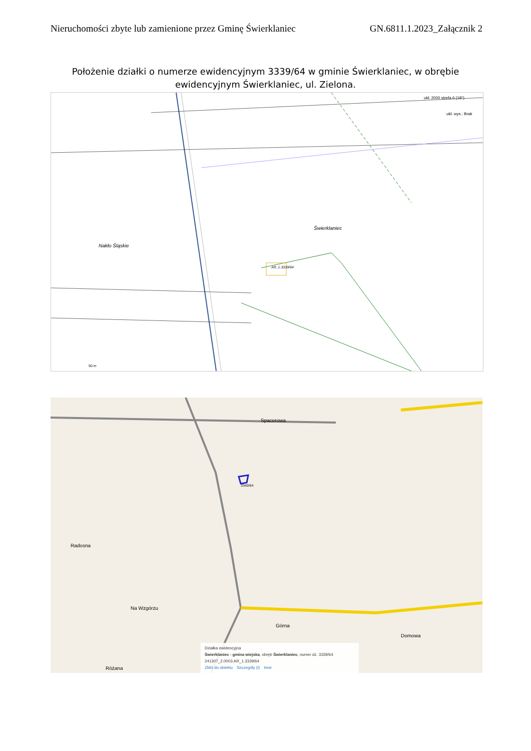Nieruchomości zbyte lub zamienione przez Gminę Świerklaniec GN.6811.1.2023_Załącznik 2
Położenie działki o numerze ewidencyjnym 3339/64 w gminie Świerklaniec, w obrębie ewidencyjnym Świerklaniec, ul. Zielona.
AR_1.3339/64
Nakło Śląskie
Świerklaniec
50 m
ukł. 2000 strefa 6 (18°)
ukł. wys.: Brak
Spacerowa
3340/64
Radosna
Na Wzgórzu
Górna
Domowa
Różana
Działka ewidencyjna
Świerklaniec - gmina wiejska, obręb Świerklaniec, numer dz. 3339/64
241307_2.0003.AR_1.3339/64
Zbliż do obiektu Szczegóły (I) Inne